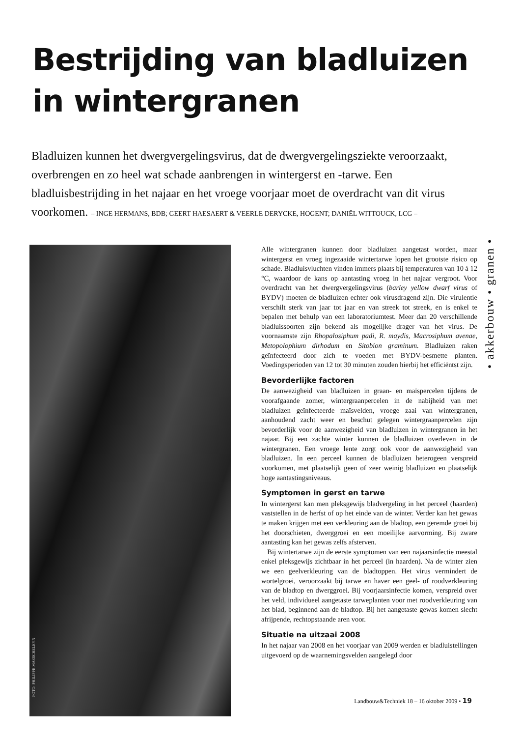Bestrijding van bladluizen
in wintergranen
Bladluizen kunnen het dwergvergelingsvirus, dat de dwergvergelingsziekte veroorzaakt, overbrengen en zo heel wat schade aanbrengen in wintergerst en -tarwe. Een bladluisbestrijding in het najaar en het vroege voorjaar moet de overdracht van dit virus voorkomen. – INGE HERMANS, BDB; GEERT HAESAERT & VEERLE DERYCKE, HOGENT; DANIËL WITTOUCK, LCG –
FOTO: PHILIPPE MASSCHELEYN
Alle wintergranen kunnen door bladluizen aangetast worden, maar wintergerst en vroeg ingezaaide wintertarwe lopen het grootste risico op schade. Bladluisvluchten vinden immers plaats bij temperaturen van 10 à 12 °C, waardoor de kans op aantasting vroeg in het najaar vergroot. Voor overdracht van het dwergvergelingsvirus (barley yellow dwarf virus of BYDV) moeten de bladluizen echter ook virusdragend zijn. Die virulentie verschilt sterk van jaar tot jaar en van streek tot streek, en is enkel te bepalen met behulp van een laboratoriumtest. Meer dan 20 verschillende bladluissoorten zijn bekend als mogelijke drager van het virus. De voornaamste zijn Rhopalosiphum padi, R. maydis, Macrosiphum avenae, Metopolophium dirhodum en Sitobion graminum. Bladluizen raken geïnfecteerd door zich te voeden met BYDV-besmette planten. Voedingsperioden van 12 tot 30 minuten zouden hierbij het efficiëntst zijn.
Bevorderlijke factoren
De aanwezigheid van bladluizen in graan- en maïspercelen tijdens de voorafgaande zomer, wintergraanpercelen in de nabijheid van met bladluizen geïnfecteerde maïsvelden, vroege zaai van wintergranen, aanhoudend zacht weer en beschut gelegen wintergraanpercelen zijn bevorderlijk voor de aanwezigheid van bladluizen in wintergranen in het najaar. Bij een zachte winter kunnen de bladluizen overleven in de wintergranen. Een vroege lente zorgt ook voor de aanwezigheid van bladluizen. In een perceel kunnen de bladluizen heterogeen verspreid voorkomen, met plaatselijk geen of zeer weinig bladluizen en plaatselijk hoge aantastingsniveaus.
Symptomen in gerst en tarwe
In wintergerst kan men pleksgewijs bladvergeling in het perceel (haarden) vaststellen in de herfst of op het einde van de winter. Verder kan het gewas te maken krijgen met een verkleuring aan de bladtop, een geremde groei bij het doorschieten, dwerggroei en een moeilijke aarvorming. Bij zware aantasting kan het gewas zelfs afsterven.
Bij wintertarwe zijn de eerste symptomen van een najaarsinfectie meestal enkel pleksgewijs zichtbaar in het perceel (in haarden). Na de winter zien we een geelverkleuring van de bladtoppen. Het virus vermindert de wortelgroei, veroorzaakt bij tarwe en haver een geel- of roodverkleuring van de bladtop en dwerggroei. Bij voorjaarsinfectie komen, verspreid over het veld, individueel aangetaste tarweplanten voor met roodverkleuring van het blad, beginnend aan de bladtop. Bij het aangetaste gewas komen slecht afrijpende, rechtopstaande aren voor.
Situatie na uitzaai 2008
In het najaar van 2008 en het voorjaar van 2009 werden er bladluistellingen uitgevoerd op de waarnemingsvelden aangelegd door
• akkerbouw • granen •
Landbouw&Techniek 18 – 16 oktober 2009 • 19